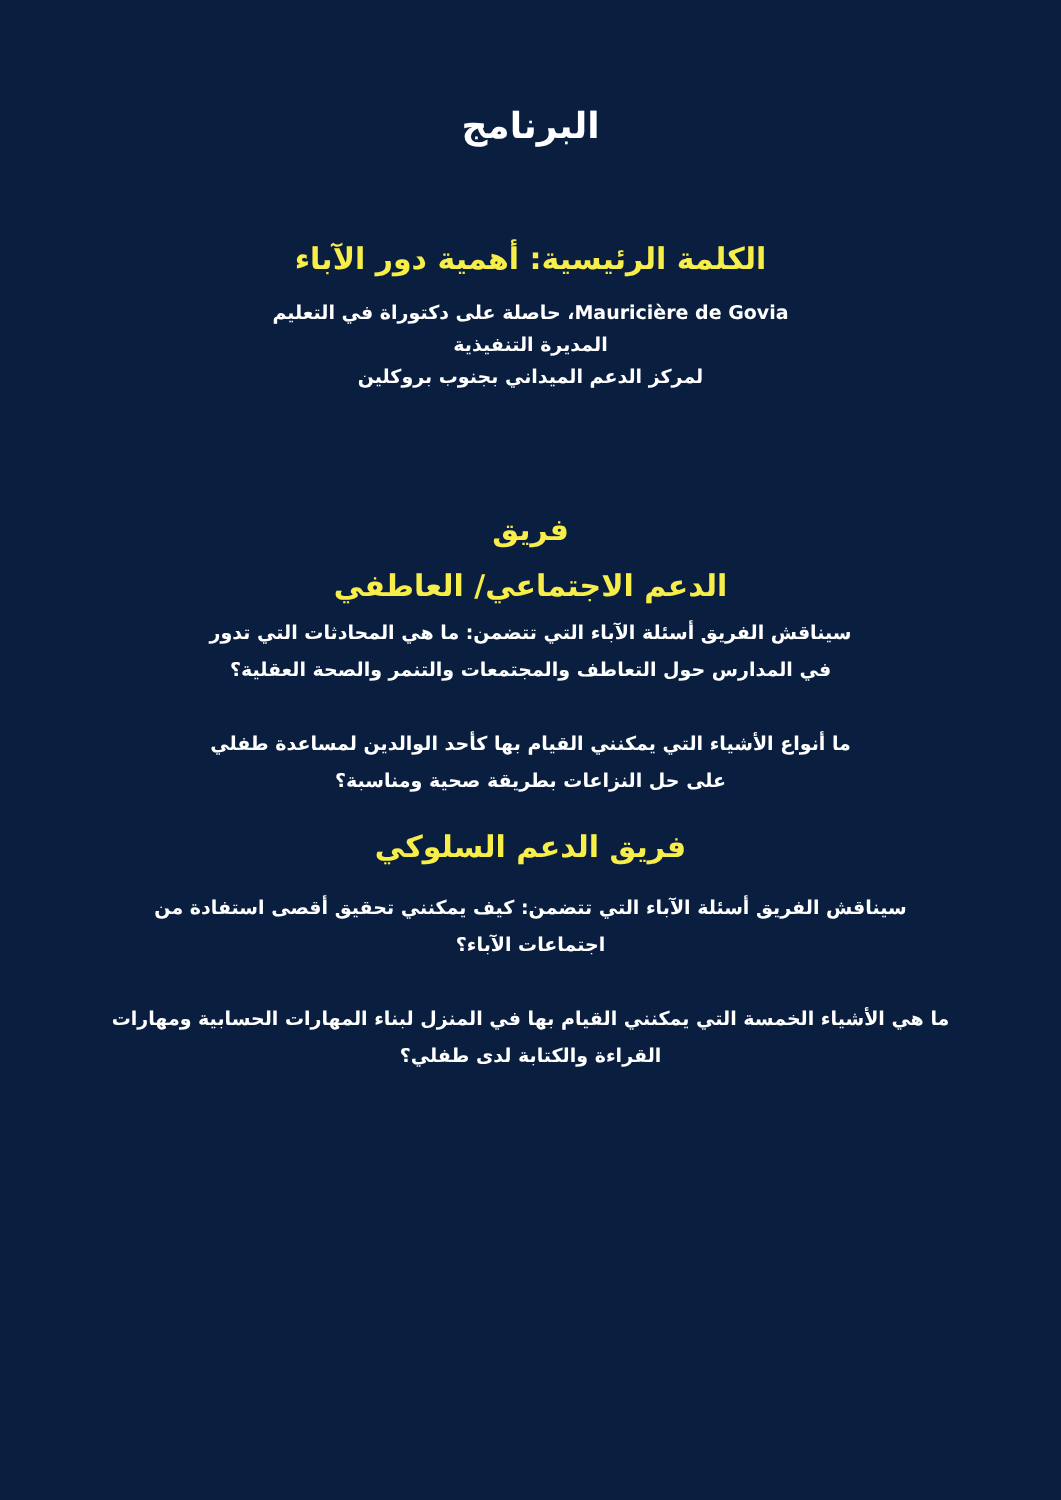البرنامج
الكلمة الرئيسية: أهمية دور الآباء
Mauricière de Govia، حاصلة على دكتوراة في التعليم
المديرة التنفيذية
لمركز الدعم الميداني بجنوب بروكلين
فريق
الدعم الاجتماعي/ العاطفي
سيناقش الفريق أسئلة الآباء التي تتضمن: ما هي المحادثات التي تدور
في المدارس حول التعاطف والمجتمعات والتنمر والصحة العقلية؟
ما أنواع الأشياء التي يمكنني القيام بها كأحد الوالدين لمساعدة طفلي
على حل النزاعات بطريقة صحية ومناسبة؟
فريق الدعم السلوكي
سيناقش الفريق أسئلة الآباء التي تتضمن: كيف يمكنني تحقيق أقصى استفادة من
اجتماعات الآباء؟
ما هي الأشياء الخمسة التي يمكنني القيام بها في المنزل لبناء المهارات الحسابية ومهارات
القراءة والكتابة لدى طفلي؟